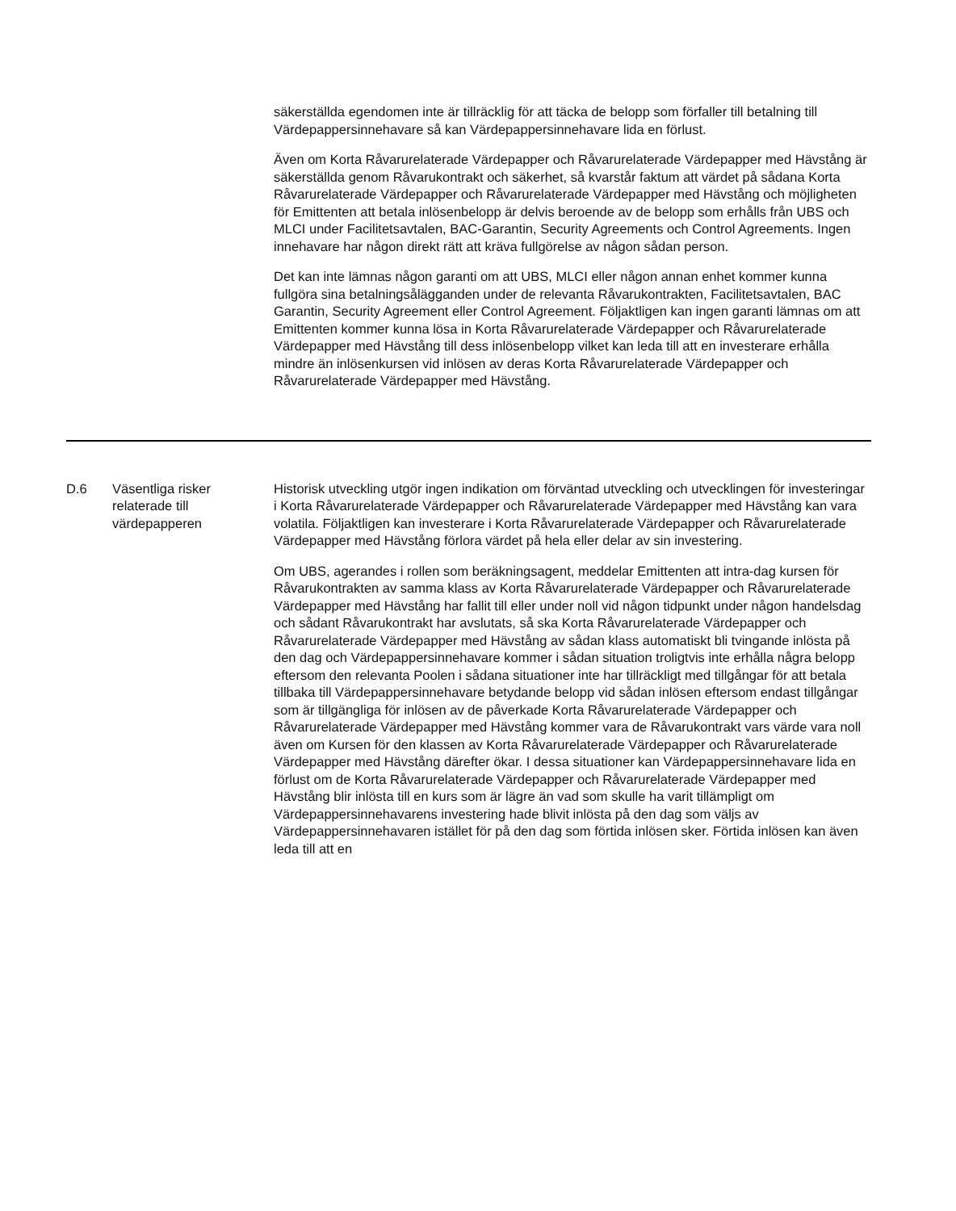| | | säkerställda egendomen inte är tillräcklig för att täcka de belopp som förfaller till betalning till Värdepappersinnehavare så kan Värdepappersinnehavare lida en förlust. Även om Korta Råvarurelaterade Värdepapper och Råvarurelaterade Värdepapper med Hävstång är säkerställda genom Råvarukontrakt och säkerhet, så kvarstår faktum att värdet på sådana Korta Råvarurelaterade Värdepapper och Råvarurelaterade Värdepapper med Hävstång och möjligheten för Emittenten att betala inlösenbelopp är delvis beroende av de belopp som erhålls från UBS och MLCI under Facilitetsavtalen, BAC-Garantin, Security Agreements och Control Agreements. Ingen innehavare har någon direkt rätt att kräva fullgörelse av någon sådan person. Det kan inte lämnas någon garanti om att UBS, MLCI eller någon annan enhet kommer kunna fullgöra sina betalningsålägganden under de relevanta Råvarukontrakten, Facilitetsavtalen, BAC Garantin, Security Agreement eller Control Agreement. Följaktligen kan ingen garanti lämnas om att Emittenten kommer kunna lösa in Korta Råvarurelaterade Värdepapper och Råvarurelaterade Värdepapper med Hävstång till dess inlösenbelopp vilket kan leda till att en investerare erhålla mindre än inlösenkursen vid inlösen av deras Korta Råvarurelaterade Värdepapper och Råvarurelaterade Värdepapper med Hävstång. |
| D.6 | Väsentliga risker relaterade till värdepapperen | Historisk utveckling utgör ingen indikation om förväntad utveckling och utvecklingen för investeringar i Korta Råvarurelaterade Värdepapper och Råvarurelaterade Värdepapper med Hävstång kan vara volatila. Följaktligen kan investerare i Korta Råvarurelaterade Värdepapper och Råvarurelaterade Värdepapper med Hävstång förlora värdet på hela eller delar av sin investering. Om UBS, agerandes i rollen som beräkningsagent, meddelar Emittenten att intra-dag kursen för Råvarukontrakten av samma klass av Korta Råvarurelaterade Värdepapper och Råvarurelaterade Värdepapper med Hävstång har fallit till eller under noll vid någon tidpunkt under någon handelsdag och sådant Råvarukontrakt har avslutats, så ska Korta Råvarurelaterade Värdepapper och Råvarurelaterade Värdepapper med Hävstång av sådan klass automatiskt bli tvingande inlösta på den dag och Värdepappersinnehavare kommer i sådan situation troligtvis inte erhålla några belopp eftersom den relevanta Poolen i sådana situationer inte har tillräckligt med tillgångar för att betala tillbaka till Värdepappersinnehavare betydande belopp vid sådan inlösen eftersom endast tillgångar som är tillgängliga för inlösen av de påverkade Korta Råvarurelaterade Värdepapper och Råvarurelaterade Värdepapper med Hävstång kommer vara de Råvarukontrakt vars värde vara noll även om Kursen för den klassen av Korta Råvarurelaterade Värdepapper och Råvarurelaterade Värdepapper med Hävstång därefter ökar. I dessa situationer kan Värdepappersinnehavare lida en förlust om de Korta Råvarurelaterade Värdepapper och Råvarurelaterade Värdepapper med Hävstång blir inlösta till en kurs som är lägre än vad som skulle ha varit tillämpligt om Värdepappersinnehavarens investering hade blivit inlösta på den dag som väljs av Värdepappersinnehavaren istället för på den dag som förtida inlösen sker. Förtida inlösen kan även leda till att en |